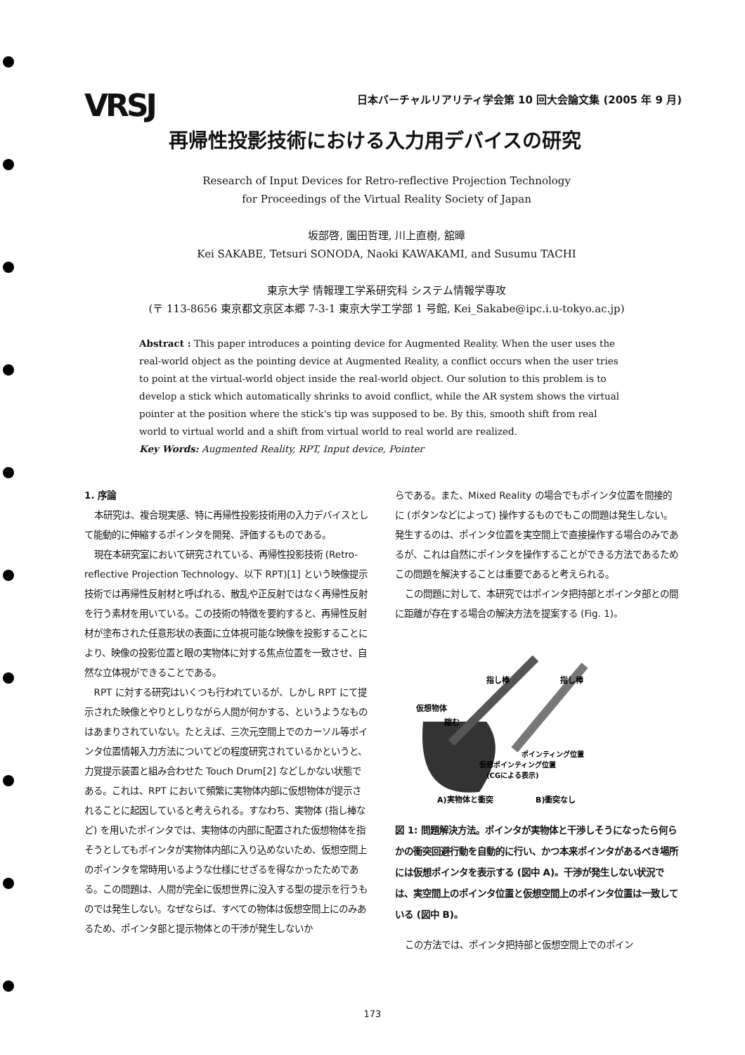VRSJ
日本バーチャルリアリティ学会第 10 回大会論文集 (2005 年 9 月)
再帰性投影技術における入力用デバイスの研究
Research of Input Devices for Retro-reflective Projection Technology
for Proceedings of the Virtual Reality Society of Japan
坂部啓, 園田哲理, 川上直樹, 舘暲
Kei SAKABE, Tetsuri SONODA, Naoki KAWAKAMI, and Susumu TACHI
東京大学 情報理工学系研究科 システム情報学専攻
(〒 113-8656 東京都文京区本郷 7-3-1 東京大学工学部 1 号館, Kei_Sakabe@ipc.i.u-tokyo.ac.jp)
Abstract : This paper introduces a pointing device for Augmented Reality. When the user uses the real-world object as the pointing device at Augmented Reality, a conflict occurs when the user tries to point at the virtual-world object inside the real-world object. Our solution to this problem is to develop a stick which automatically shrinks to avoid conflict, while the AR system shows the virtual pointer at the position where the stick's tip was supposed to be. By this, smooth shift from real world to virtual world and a shift from virtual world to real world are realized.
Key Words: Augmented Reality, RPT, Input device, Pointer
1. 序論
本研究は、複合現実感、特に再帰性投影技術用の入力デバイスとして能動的に伸縮するポインタを開発、評価するものである。
現在本研究室において研究されている、再帰性投影技術 (Retro-reflective Projection Technology、以下 RPT)[1] という映像提示技術では再帰性反射材と呼ばれる、散乱や正反射ではなく再帰性反射を行う素材を用いている。この技術の特徴を要約すると、再帰性反射材が塗布された任意形状の表面に立体視可能な映像を投影することにより、映像の投影位置と眼の実物体に対する焦点位置を一致させ、自然な立体視ができることである。
RPT に対する研究はいくつも行われているが、しかし RPT にて提示された映像とやりとしりながら人間が何かする、というようなものはあまりされていない。たとえば、三次元空間上でのカーソル等ポインタ位置情報入力方法についてどの程度研究されているかというと、力覚提示装置と組み合わせた Touch Drum[2] などしかない状態である。これは、RPT において頻繁に実物体内部に仮想物体が提示されることに起因していると考えられる。すなわち、実物体 (指し棒など) を用いたポインタでは、実物体の内部に配置された仮想物体を指そうとしてもポインタが実物体内部に入り込めないため、仮想空間上のポインタを常時用いるような仕様にせざるを得なかったためである。この問題は、人間が完全に仮想世界に没入する型の提示を行うものでは発生しない。なぜならば、すべての物体は仮想空間上にのみあるため、ポインタ部と提示物体との干渉が発生しないか
らである。また、Mixed Reality の場合でもポインタ位置を間接的に (ボタンなどによって) 操作するものでもこの問題は発生しない。発生するのは、ポインタ位置を実空間上で直接操作する場合のみであるが、これは自然にポインタを操作することができる方法であるためこの問題を解決することは重要であると考えられる。
この問題に対して、本研究ではポインタ把持部とポインタ部との間に距離が存在する場合の解決方法を提案する (Fig. 1)。
仮想物体
縮む
指し棒
指し棒
ポインティング位置
仮想ポインティング位置
(CGによる表示)
A)実物体と衝突
B)衝突なし
図 1: 問題解決方法。ポインタが実物体と干渉しそうになったら何らかの衝突回避行動を自動的に行い、かつ本来ポインタがあるべき場所には仮想ポインタを表示する (図中 A)。干渉が発生しない状況では、実空間上のポインタ位置と仮想空間上のポインタ位置は一致している (図中 B)。
この方法では、ポインタ把持部と仮想空間上でのポイン
173